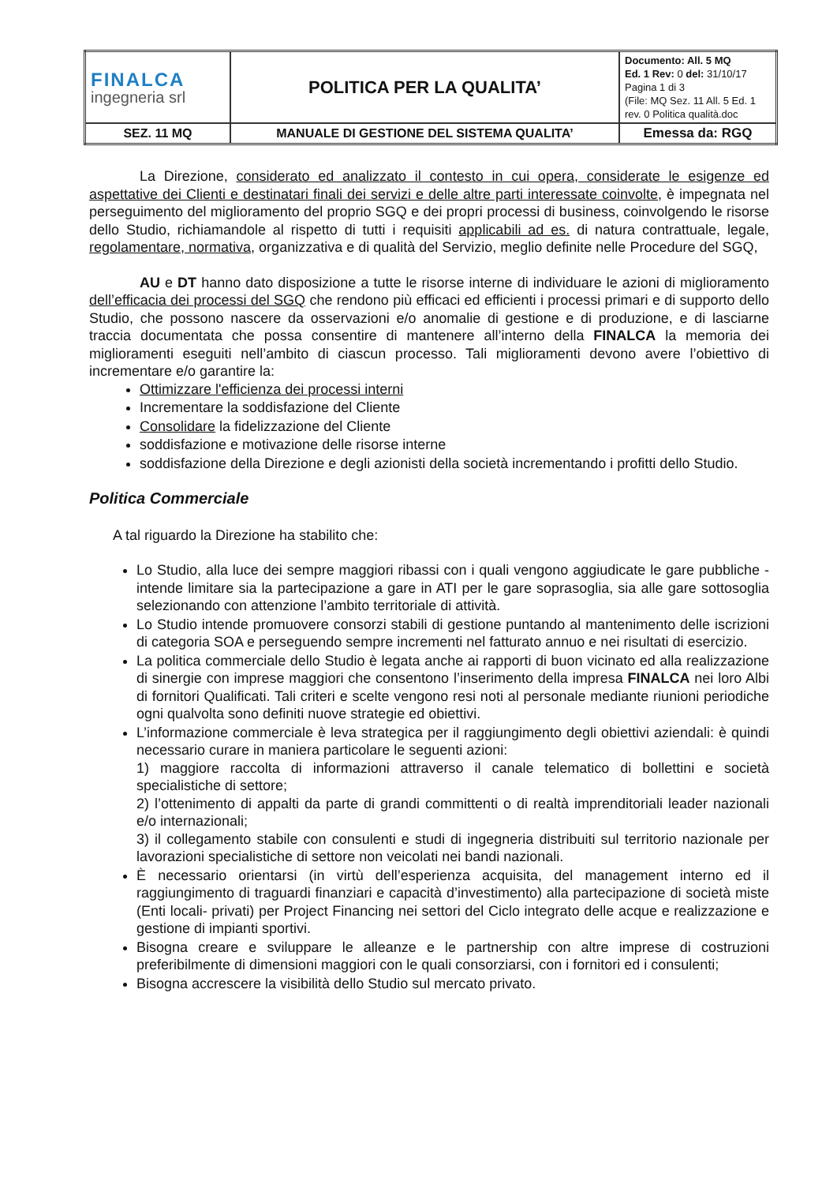| FINALCA ingegneria srl | POLITICA PER LA QUALITA’ | Documento: All. 5 MQ Ed. 1 Rev: 0 del: 31/10/17 Pagina 1 di 3 (File: MQ Sez. 11 All. 5 Ed. 1 rev. 0 Politica qualità.doc |
| SEZ. 11 MQ | MANUALE DI GESTIONE DEL SISTEMA QUALITA’ | Emessa da: RGQ |
La Direzione, considerato ed analizzato il contesto in cui opera, considerate le esigenze ed aspettative dei Clienti e destinatari finali dei servizi e delle altre parti interessate coinvolte, è impegnata nel perseguimento del miglioramento del proprio SGQ e dei propri processi di business, coinvolgendo le risorse dello Studio, richiamandole al rispetto di tutti i requisiti applicabili ad es. di natura contrattuale, legale, regolamentare, normativa, organizzativa e di qualità del Servizio, meglio definite nelle Procedure del SGQ,
AU e DT hanno dato disposizione a tutte le risorse interne di individuare le azioni di miglioramento dell’efficacia dei processi del SGQ che rendono più efficaci ed efficienti i processi primari e di supporto dello Studio, che possono nascere da osservazioni e/o anomalie di gestione e di produzione, e di lasciarne traccia documentata che possa consentire di mantenere all’interno della FINALCA la memoria dei miglioramenti eseguiti nell’ambito di ciascun processo. Tali miglioramenti devono avere l’obiettivo di incrementare e/o garantire la:
Ottimizzare l'efficienza dei processi interni
Incrementare la soddisfazione del Cliente
Consolidare la fidelizzazione del Cliente
soddisfazione e motivazione delle risorse interne
soddisfazione della Direzione e degli azionisti della società incrementando i profitti dello Studio.
Politica Commerciale
A tal riguardo la Direzione ha stabilito che:
Lo Studio, alla luce dei sempre maggiori ribassi con i quali vengono aggiudicate le gare pubbliche - intende limitare sia la partecipazione a gare in ATI per le gare soprasoglia, sia alle gare sottosoglia selezionando con attenzione l’ambito territoriale di attività.
Lo Studio intende promuovere consorzi stabili di gestione puntando al mantenimento delle iscrizioni di categoria SOA e perseguendo sempre incrementi nel fatturato annuo e nei risultati di esercizio.
La politica commerciale dello Studio è legata anche ai rapporti di buon vicinato ed alla realizzazione di sinergie con imprese maggiori che consentono l’inserimento della impresa FINALCA nei loro Albi di fornitori Qualificati. Tali criteri e scelte vengono resi noti al personale mediante riunioni periodiche ogni qualvolta sono definiti nuove strategie ed obiettivi.
L’informazione commerciale è leva strategica per il raggiungimento degli obiettivi aziendali: è quindi necessario curare in maniera particolare le seguenti azioni:
1) maggiore raccolta di informazioni attraverso il canale telematico di bollettini e società specialistiche di settore;
2) l’ottenimento di appalti da parte di grandi committenti o di realtà imprenditoriali leader nazionali e/o internazionali;
3) il collegamento stabile con consulenti e studi di ingegneria distribuiti sul territorio nazionale per lavorazioni specialistiche di settore non veicolati nei bandi nazionali.
È necessario orientarsi (in virtù dell’esperienza acquisita, del management interno ed il raggiungimento di traguardi finanziari e capacità d’investimento) alla partecipazione di società miste (Enti locali- privati) per Project Financing nei settori del Ciclo integrato delle acque e realizzazione e gestione di impianti sportivi.
Bisogna creare e sviluppare le alleanze e le partnership con altre imprese di costruzioni preferibilmente di dimensioni maggiori con le quali consorziarsi, con i fornitori ed i consulenti;
Bisogna accrescere la visibilità dello Studio sul mercato privato.